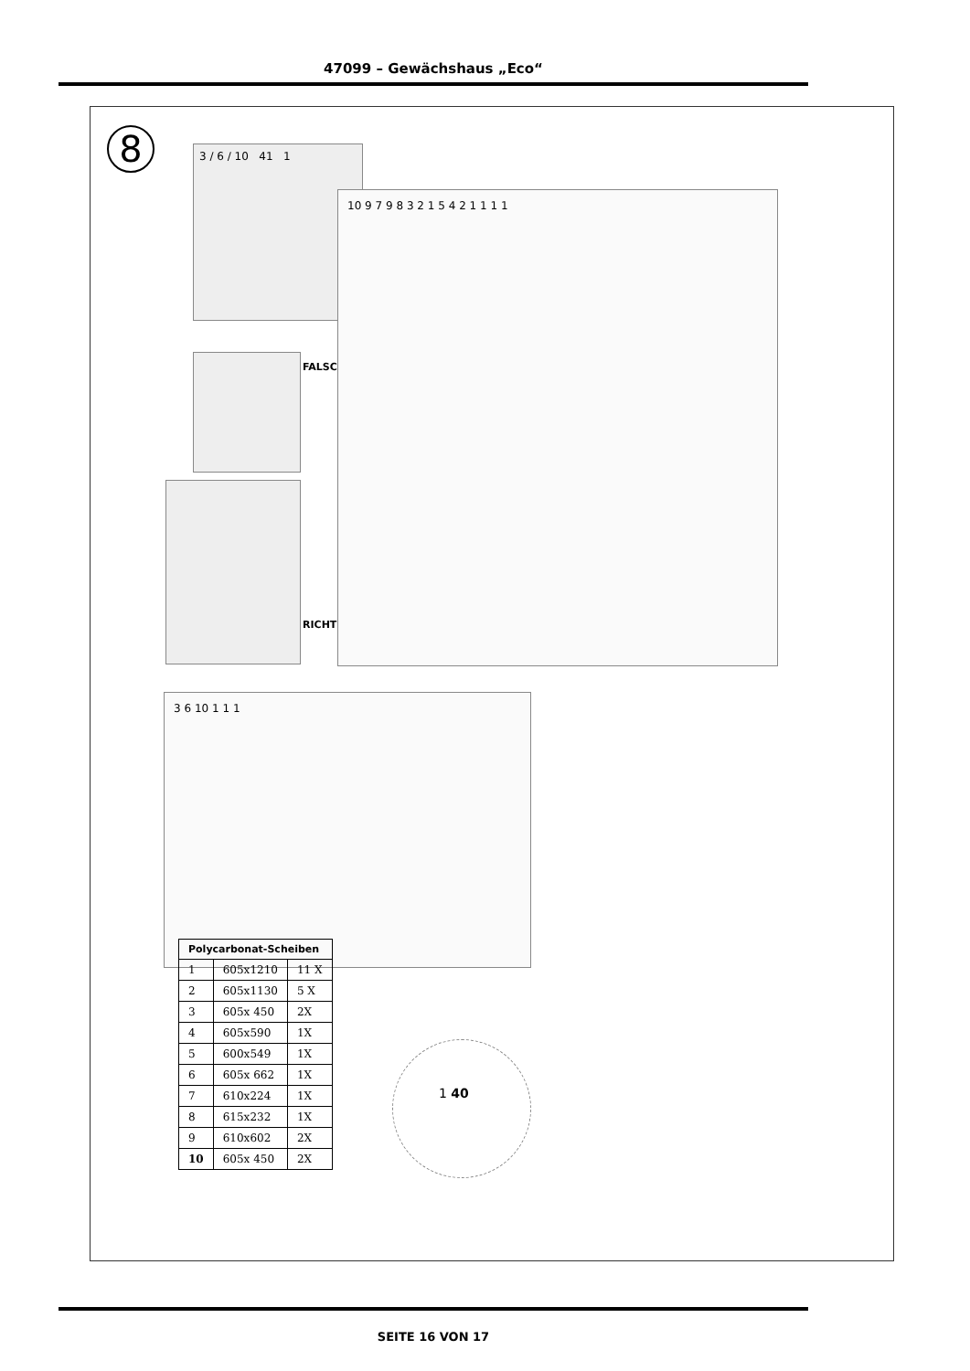47099 – Gewächshaus „Eco“
8 3 / 6 / 10 41 1
FALSCH
RICHTIG
10 9 7 9 8 3 2 1 5 4 2 1 1 1 1
3 6 10 1 1 1
1 40
| Polycarbonat-Scheiben | | |
| --- | --- | --- |
| 1 | 605x1210 | 11 X |
| 2 | 605x1130 | 5 X |
| 3 | 605x 450 | 2X |
| 4 | 605x590 | 1X |
| 5 | 600x549 | 1X |
| 6 | 605x 662 | 1X |
| 7 | 610x224 | 1X |
| 8 | 615x232 | 1X |
| 9 | 610x602 | 2X |
| 10 | 605x 450 | 2X |
SEITE 16 VON 17